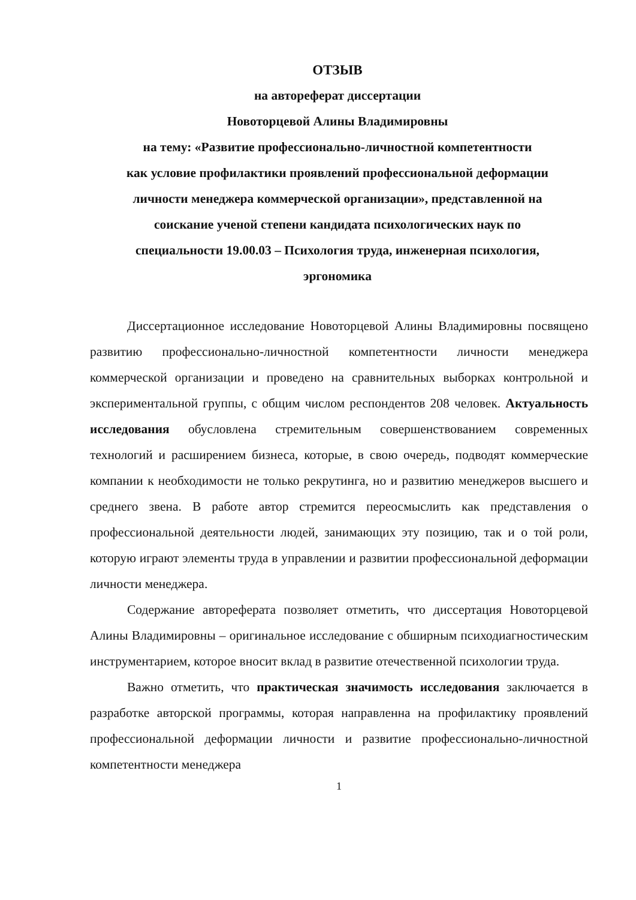ОТЗЫВ
на автореферат диссертации
Новоторцевой Алины Владимировны
на тему: «Развитие профессионально-личностной компетентности
как условие профилактики проявлений профессиональной деформации
личности менеджера коммерческой организации», представленной на
соискание ученой степени кандидата психологических наук по
специальности 19.00.03 – Психология труда, инженерная психология,
эргономика
Диссертационное исследование Новоторцевой Алины Владимировны посвящено развитию профессионально-личностной компетентности личности менеджера коммерческой организации и проведено на сравнительных выборках контрольной и экспериментальной группы, с общим числом респондентов 208 человек. Актуальность исследования обусловлена стремительным совершенствованием современных технологий и расширением бизнеса, которые, в свою очередь, подводят коммерческие компании к необходимости не только рекрутинга, но и развитию менеджеров высшего и среднего звена. В работе автор стремится переосмыслить как представления о профессиональной деятельности людей, занимающих эту позицию, так и о той роли, которую играют элементы труда в управлении и развитии профессиональной деформации личности менеджера.
Содержание автореферата позволяет отметить, что диссертация Новоторцевой Алины Владимировны – оригинальное исследование с обширным психодиагностическим инструментарием, которое вносит вклад в развитие отечественной психологии труда.
Важно отметить, что практическая значимость исследования заключается в разработке авторской программы, которая направленна на профилактику проявлений профессиональной деформации личности и развитие профессионально-личностной компетентности менеджера
1